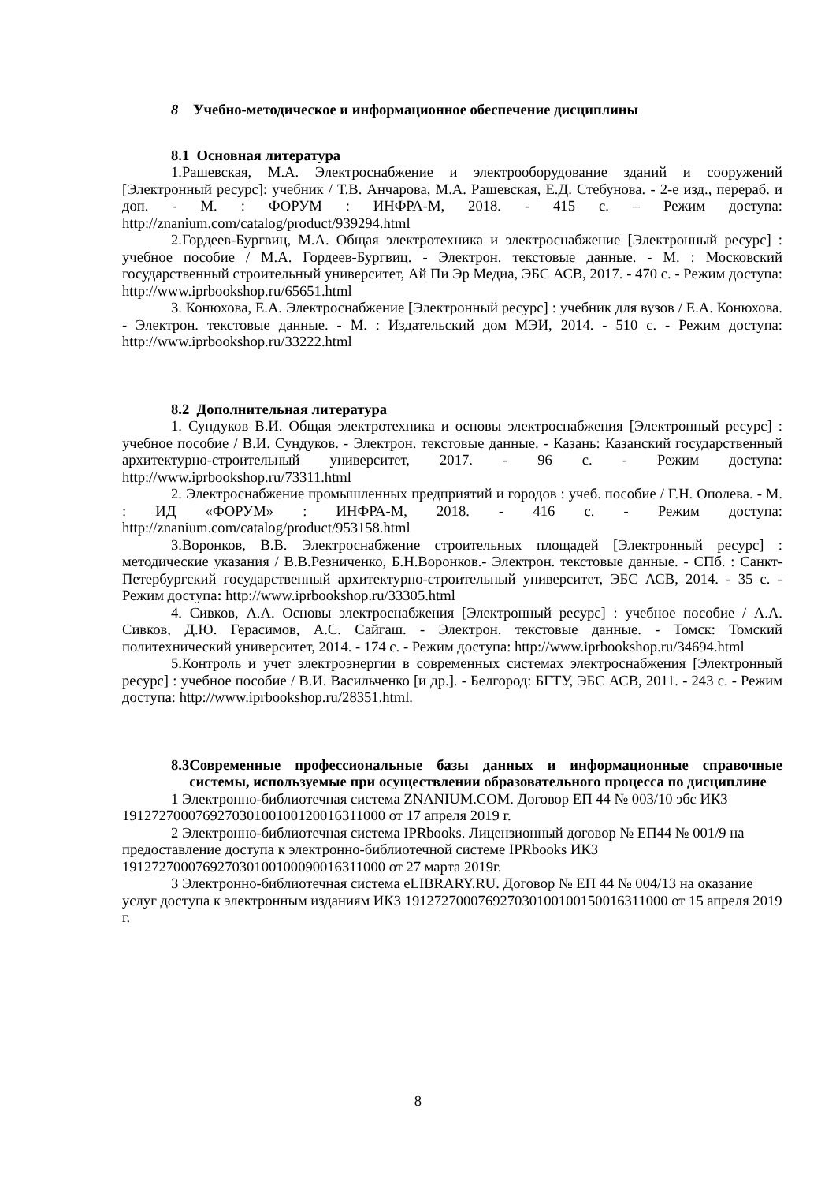8 Учебно-методическое и информационное обеспечение дисциплины
8.1 Основная литература
1.Рашевская, М.А. Электроснабжение и электрооборудование зданий и сооружений [Электронный ресурс]: учебник / Т.В. Анчарова, М.А. Рашевская, Е.Д. Стебунова. - 2-е изд., перераб. и доп. - М. : ФОРУМ : ИНФРА-М, 2018. - 415 с. – Режим доступа: http://znanium.com/catalog/product/939294.html
2.Гордеев-Бургвиц, М.А. Общая электротехника и электроснабжение [Электронный ресурс] : учебное пособие / М.А. Гордеев-Бургвиц. - Электрон. текстовые данные. - М. : Московский государственный строительный университет, Ай Пи Эр Медиа, ЭБС АСВ, 2017. - 470 c. - Режим доступа: http://www.iprbookshop.ru/65651.html
3. Конюхова, Е.А. Электроснабжение [Электронный ресурс] : учебник для вузов / Е.А. Конюхова. - Электрон. текстовые данные. - М. : Издательский дом МЭИ, 2014. - 510 c. - Режим доступа: http://www.iprbookshop.ru/33222.html
8.2 Дополнительная литература
1. Сундуков В.И. Общая электротехника и основы электроснабжения [Электронный ресурс] : учебное пособие / В.И. Сундуков. - Электрон. текстовые данные. - Казань: Казанский государственный архитектурно-строительный университет, 2017. - 96 c. - Режим доступа: http://www.iprbookshop.ru/73311.html
2. Электроснабжение промышленных предприятий и городов : учеб. пособие / Г.Н. Ополева. - М. : ИД «ФОРУМ» : ИНФРА-М, 2018. - 416 с. - Режим доступа: http://znanium.com/catalog/product/953158.html
3.Воронков, В.В. Электроснабжение строительных площадей [Электронный ресурс] : методические указания / В.В.Резниченко, Б.Н.Воронков.- Электрон. текстовые данные. - СПб. : Санкт-Петербургский государственный архитектурно-строительный университет, ЭБС АСВ, 2014. - 35 c. - Режим доступа: http://www.iprbookshop.ru/33305.html
4. Сивков, А.А. Основы электроснабжения [Электронный ресурс] : учебное пособие / А.А. Сивков, Д.Ю. Герасимов, А.С. Сайгаш. - Электрон. текстовые данные. - Томск: Томский политехнический университет, 2014. - 174 c. - Режим доступа: http://www.iprbookshop.ru/34694.html
5.Контроль и учет электроэнергии в современных системах электроснабжения [Электронный ресурс] : учебное пособие / В.И. Васильченко [и др.]. - Белгород: БГТУ, ЭБС АСВ, 2011. - 243 c. - Режим доступа: http://www.iprbookshop.ru/28351.html.
8.3 Современные профессиональные базы данных и информационные справочные системы, используемые при осуществлении образовательного процесса по дисциплине
1 Электронно-библиотечная система ZNANIUM.COM. Договор ЕП 44 № 003/10 эбс ИКЗ 191272700076927030100100120016311000 от 17 апреля 2019 г.
2 Электронно-библиотечная система IPRbooks. Лицензионный договор № ЕП44 № 001/9 на предоставление доступа к электронно-библиотечной системе IPRbooks ИКЗ 191272700076927030100100090016311000 от 27 марта 2019г.
3 Электронно-библиотечная система eLIBRARY.RU. Договор № ЕП 44 № 004/13 на оказание услуг доступа к электронным изданиям ИКЗ 191272700076927030100100150016311000 от 15 апреля 2019 г.
8